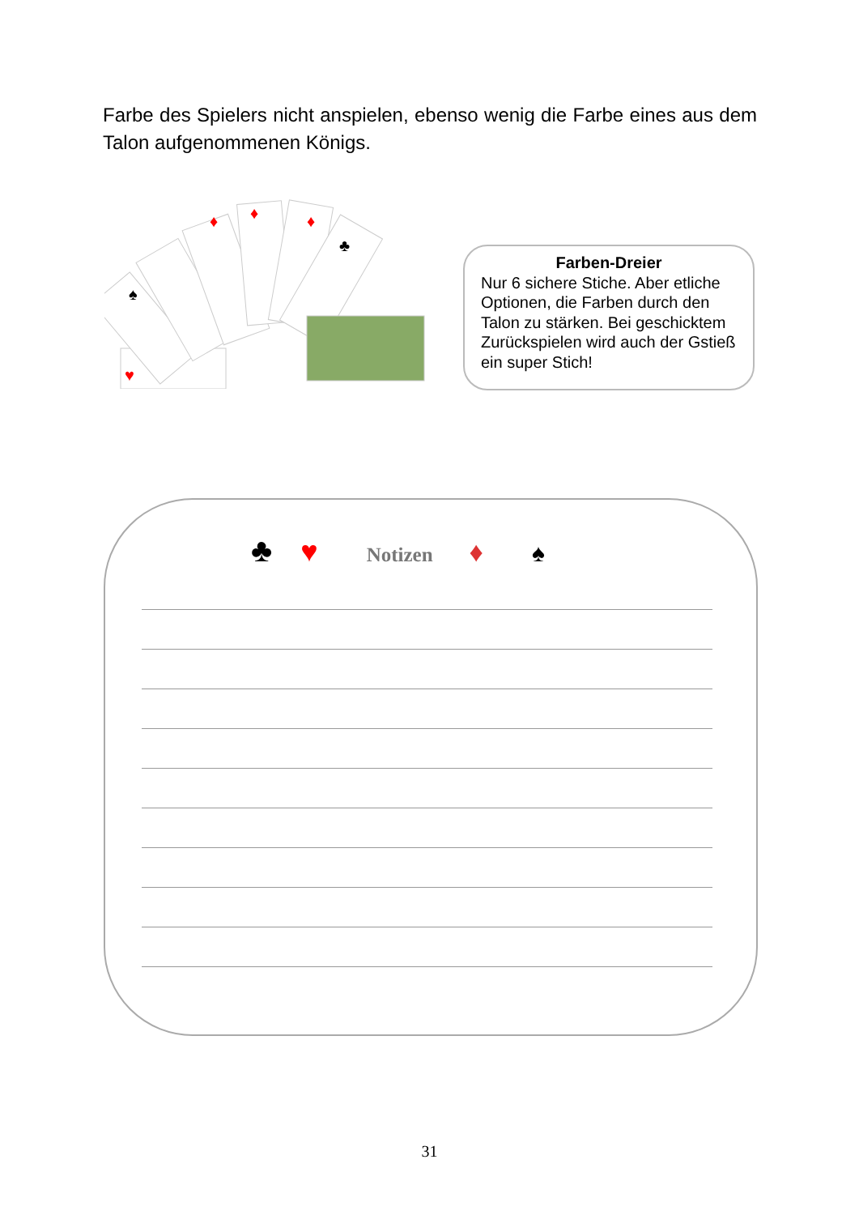Farbe des Spielers nicht anspielen, ebenso wenig die Farbe eines aus dem Talon aufgenommenen Königs.
♥
♠
♦
♦
♦
♣
Farben-Dreier
Nur 6 sichere Stiche. Aber etliche Optionen, die Farben durch den Talon zu stärken. Bei geschicktem Zurückspielen wird auch der Gstieß ein super Stich!
♣ ♥ Notizen ♦ ♠
31